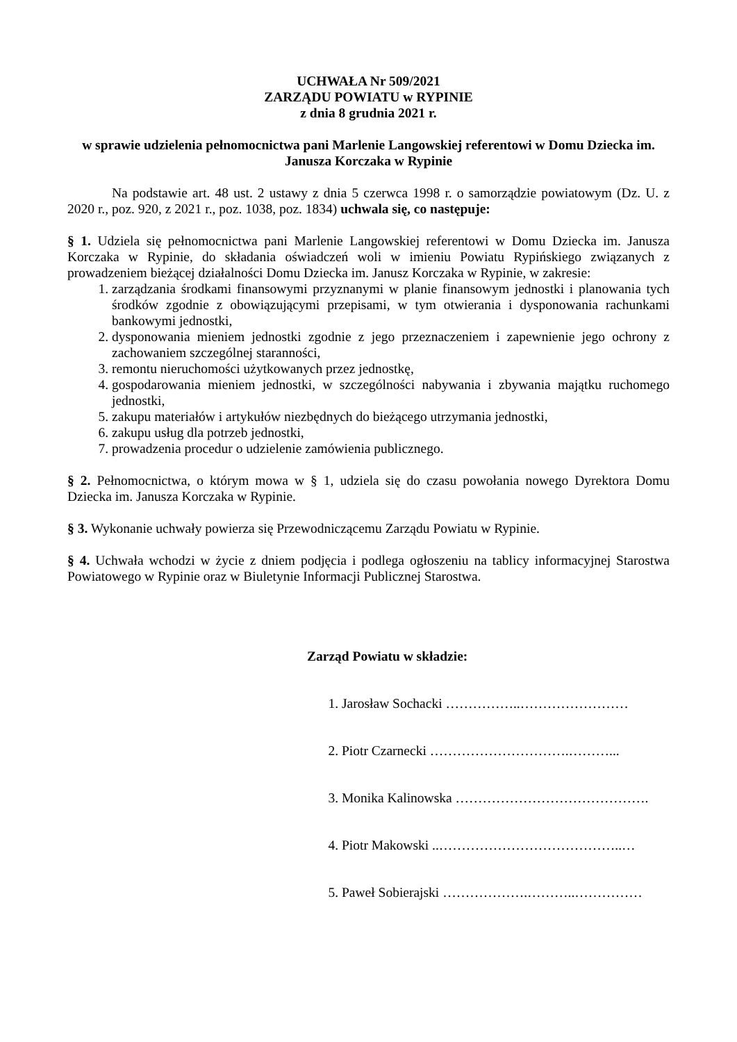UCHWAŁA Nr 509/2021
ZARZĄDU POWIATU w RYPINIE
z dnia 8 grudnia 2021 r.
w sprawie udzielenia pełnomocnictwa pani Marlenie Langowskiej referentowi w Domu Dziecka im. Janusza Korczaka w Rypinie
Na podstawie art. 48 ust. 2 ustawy z dnia 5 czerwca 1998 r. o samorządzie powiatowym (Dz. U. z 2020 r., poz. 920, z 2021 r., poz. 1038, poz. 1834) uchwala się, co następuje:
§ 1. Udziela się pełnomocnictwa pani Marlenie Langowskiej referentowi w Domu Dziecka im. Janusza Korczaka w Rypinie, do składania oświadczeń woli w imieniu Powiatu Rypińskiego związanych z prowadzeniem bieżącej działalności Domu Dziecka im. Janusz Korczaka w Rypinie, w zakresie:
1. zarządzania środkami finansowymi przyznanymi w planie finansowym jednostki i planowania tych środków zgodnie z obowiązującymi przepisami, w tym otwierania i dysponowania rachunkami bankowymi jednostki,
2. dysponowania mieniem jednostki zgodnie z jego przeznaczeniem i zapewnienie jego ochrony z zachowaniem szczególnej staranności,
3. remontu nieruchomości użytkowanych przez jednostkę,
4. gospodarowania mieniem jednostki, w szczególności nabywania i zbywania majątku ruchomego jednostki,
5. zakupu materiałów i artykułów niezbędnych do bieżącego utrzymania jednostki,
6. zakupu usług dla potrzeb jednostki,
7. prowadzenia procedur o udzielenie zamówienia publicznego.
§ 2. Pełnomocnictwa, o którym mowa w § 1, udziela się do czasu powołania nowego Dyrektora Domu Dziecka im. Janusza Korczaka w Rypinie.
§ 3. Wykonanie uchwały powierza się Przewodniczącemu Zarządu Powiatu w Rypinie.
§ 4. Uchwała wchodzi w życie z dniem podjęcia i podlega ogłoszeniu na tablicy informacyjnej Starostwa Powiatowego w Rypinie oraz w Biuletynie Informacji Publicznej Starostwa.
Zarząd Powiatu w składzie:
1. Jarosław Sochacki ……………..……………………
2. Piotr Czarnecki ………………………….………...
3. Monika Kalinowska …………………………………….
4. Piotr Makowski ..…………………………………..…
5. Paweł Sobierajski ……………….………..……………